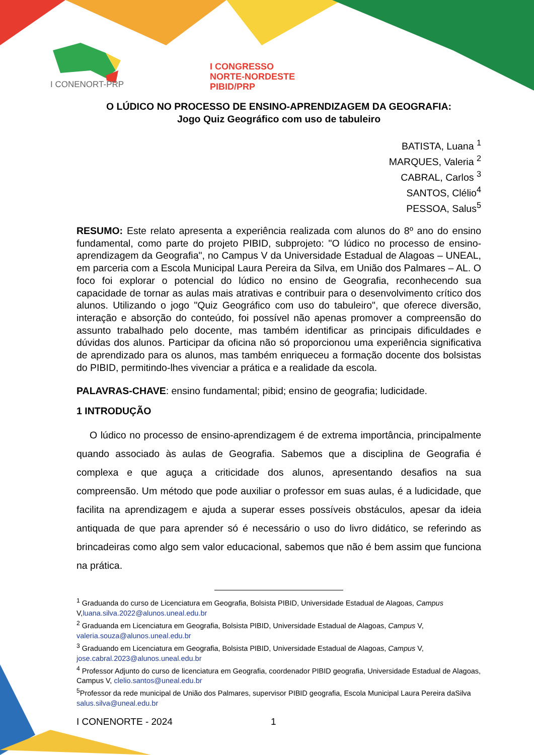I CONGRESSO
NORTE-NORDESTE
PIBID/PRP
I CONENORT-PRP
O LÚDICO NO PROCESSO DE ENSINO-APRENDIZAGEM DA GEOGRAFIA:
Jogo Quiz Geográfico com uso de tabuleiro
BATISTA, Luana <sup>1</sup>
MARQUES, Valeria <sup>2</sup>
CABRAL, Carlos <sup>3</sup>
SANTOS, Clélio<sup>4</sup>
PESSOA, Salus<sup>5</sup>
RESUMO: Este relato apresenta a experiência realizada com alunos do 8º ano do ensino fundamental, como parte do projeto PIBID, subprojeto: "O lúdico no processo de ensino-aprendizagem da Geografia", no Campus V da Universidade Estadual de Alagoas – UNEAL, em parceria com a Escola Municipal Laura Pereira da Silva, em União dos Palmares – AL. O foco foi explorar o potencial do lúdico no ensino de Geografia, reconhecendo sua capacidade de tornar as aulas mais atrativas e contribuir para o desenvolvimento crítico dos alunos. Utilizando o jogo "Quiz Geográfico com uso do tabuleiro", que oferece diversão, interação e absorção do conteúdo, foi possível não apenas promover a compreensão do assunto trabalhado pelo docente, mas também identificar as principais dificuldades e dúvidas dos alunos. Participar da oficina não só proporcionou uma experiência significativa de aprendizado para os alunos, mas também enriqueceu a formação docente dos bolsistas do PIBID, permitindo-lhes vivenciar a prática e a realidade da escola.
PALAVRAS-CHAVE: ensino fundamental; pibid; ensino de geografia; ludicidade.
1 INTRODUÇÃO
O lúdico no processo de ensino-aprendizagem é de extrema importância, principalmente quando associado às aulas de Geografia. Sabemos que a disciplina de Geografia é complexa e que aguça a criticidade dos alunos, apresentando desafios na sua compreensão. Um método que pode auxiliar o professor em suas aulas, é a ludicidade, que facilita na aprendizagem e ajuda a superar esses possíveis obstáculos, apesar da ideia antiquada de que para aprender só é necessário o uso do livro didático, se referindo as brincadeiras como algo sem valor educacional, sabemos que não é bem assim que funciona na prática.
<sup>1</sup> Graduanda do curso de Licenciatura em Geografia, Bolsista PIBID, Universidade Estadual de Alagoas, Campus V,luana.silva.2022@alunos.uneal.edu.br
<sup>2</sup> Graduanda em Licenciatura em Geografia, Bolsista PIBID, Universidade Estadual de Alagoas, Campus V, valeria.souza@alunos.uneal.edu.br
<sup>3</sup> Graduando em Licenciatura em Geografia, Bolsista PIBID, Universidade Estadual de Alagoas, Campus V, jose.cabral.2023@alunos.uneal.edu.br
<sup>4</sup> Professor Adjunto do curso de licenciatura em Geografia, coordenador PIBID geografia, Universidade Estadual de Alagoas, Campus V, clelio.santos@uneal.edu.br
<sup>5</sup> Professor da rede municipal de União dos Palmares, supervisor PIBID geografia, Escola Municipal Laura Pereira daSilva salus.silva@uneal.edu.br
I CONENORTE - 2024 1